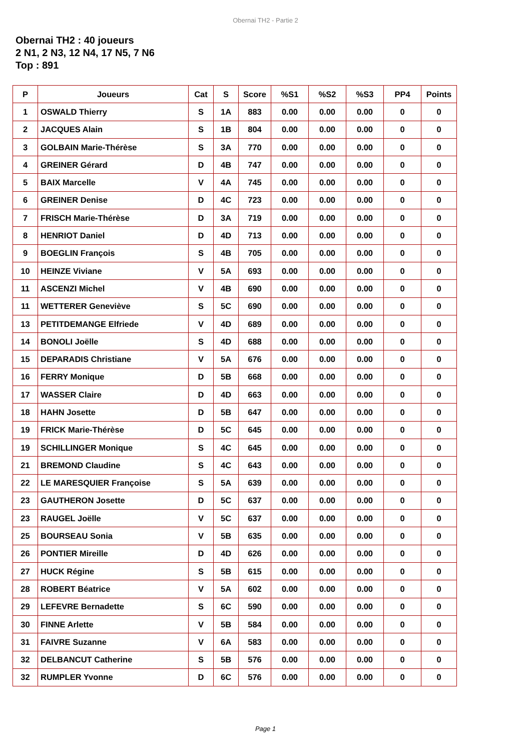Obernai TH2 - Partie 2
Obernai TH2 : 40 joueurs
2 N1, 2 N3, 12 N4, 17 N5, 7 N6
Top : 891
| P | Joueurs | Cat | S | Score | %S1 | %S2 | %S3 | PP4 | Points |
| --- | --- | --- | --- | --- | --- | --- | --- | --- | --- |
| 1 | OSWALD Thierry | S | 1A | 883 | 0.00 | 0.00 | 0.00 | 0 | 0 |
| 2 | JACQUES Alain | S | 1B | 804 | 0.00 | 0.00 | 0.00 | 0 | 0 |
| 3 | GOLBAIN Marie-Thérèse | S | 3A | 770 | 0.00 | 0.00 | 0.00 | 0 | 0 |
| 4 | GREINER Gérard | D | 4B | 747 | 0.00 | 0.00 | 0.00 | 0 | 0 |
| 5 | BAIX Marcelle | V | 4A | 745 | 0.00 | 0.00 | 0.00 | 0 | 0 |
| 6 | GREINER Denise | D | 4C | 723 | 0.00 | 0.00 | 0.00 | 0 | 0 |
| 7 | FRISCH Marie-Thérèse | D | 3A | 719 | 0.00 | 0.00 | 0.00 | 0 | 0 |
| 8 | HENRIOT Daniel | D | 4D | 713 | 0.00 | 0.00 | 0.00 | 0 | 0 |
| 9 | BOEGLIN François | S | 4B | 705 | 0.00 | 0.00 | 0.00 | 0 | 0 |
| 10 | HEINZE Viviane | V | 5A | 693 | 0.00 | 0.00 | 0.00 | 0 | 0 |
| 11 | ASCENZI Michel | V | 4B | 690 | 0.00 | 0.00 | 0.00 | 0 | 0 |
| 11 | WETTERER Geneviève | S | 5C | 690 | 0.00 | 0.00 | 0.00 | 0 | 0 |
| 13 | PETITDEMANGE Elfriede | V | 4D | 689 | 0.00 | 0.00 | 0.00 | 0 | 0 |
| 14 | BONOLI Joëlle | S | 4D | 688 | 0.00 | 0.00 | 0.00 | 0 | 0 |
| 15 | DEPARADIS Christiane | V | 5A | 676 | 0.00 | 0.00 | 0.00 | 0 | 0 |
| 16 | FERRY Monique | D | 5B | 668 | 0.00 | 0.00 | 0.00 | 0 | 0 |
| 17 | WASSER Claire | D | 4D | 663 | 0.00 | 0.00 | 0.00 | 0 | 0 |
| 18 | HAHN Josette | D | 5B | 647 | 0.00 | 0.00 | 0.00 | 0 | 0 |
| 19 | FRICK Marie-Thérèse | D | 5C | 645 | 0.00 | 0.00 | 0.00 | 0 | 0 |
| 19 | SCHILLINGER Monique | S | 4C | 645 | 0.00 | 0.00 | 0.00 | 0 | 0 |
| 21 | BREMOND Claudine | S | 4C | 643 | 0.00 | 0.00 | 0.00 | 0 | 0 |
| 22 | LE MARESQUIER Françoise | S | 5A | 639 | 0.00 | 0.00 | 0.00 | 0 | 0 |
| 23 | GAUTHERON Josette | D | 5C | 637 | 0.00 | 0.00 | 0.00 | 0 | 0 |
| 23 | RAUGEL Joëlle | V | 5C | 637 | 0.00 | 0.00 | 0.00 | 0 | 0 |
| 25 | BOURSEAU Sonia | V | 5B | 635 | 0.00 | 0.00 | 0.00 | 0 | 0 |
| 26 | PONTIER Mireille | D | 4D | 626 | 0.00 | 0.00 | 0.00 | 0 | 0 |
| 27 | HUCK Régine | S | 5B | 615 | 0.00 | 0.00 | 0.00 | 0 | 0 |
| 28 | ROBERT Béatrice | V | 5A | 602 | 0.00 | 0.00 | 0.00 | 0 | 0 |
| 29 | LEFEVRE Bernadette | S | 6C | 590 | 0.00 | 0.00 | 0.00 | 0 | 0 |
| 30 | FINNE Arlette | V | 5B | 584 | 0.00 | 0.00 | 0.00 | 0 | 0 |
| 31 | FAIVRE Suzanne | V | 6A | 583 | 0.00 | 0.00 | 0.00 | 0 | 0 |
| 32 | DELBANCUT Catherine | S | 5B | 576 | 0.00 | 0.00 | 0.00 | 0 | 0 |
| 32 | RUMPLER Yvonne | D | 6C | 576 | 0.00 | 0.00 | 0.00 | 0 | 0 |
Page 1